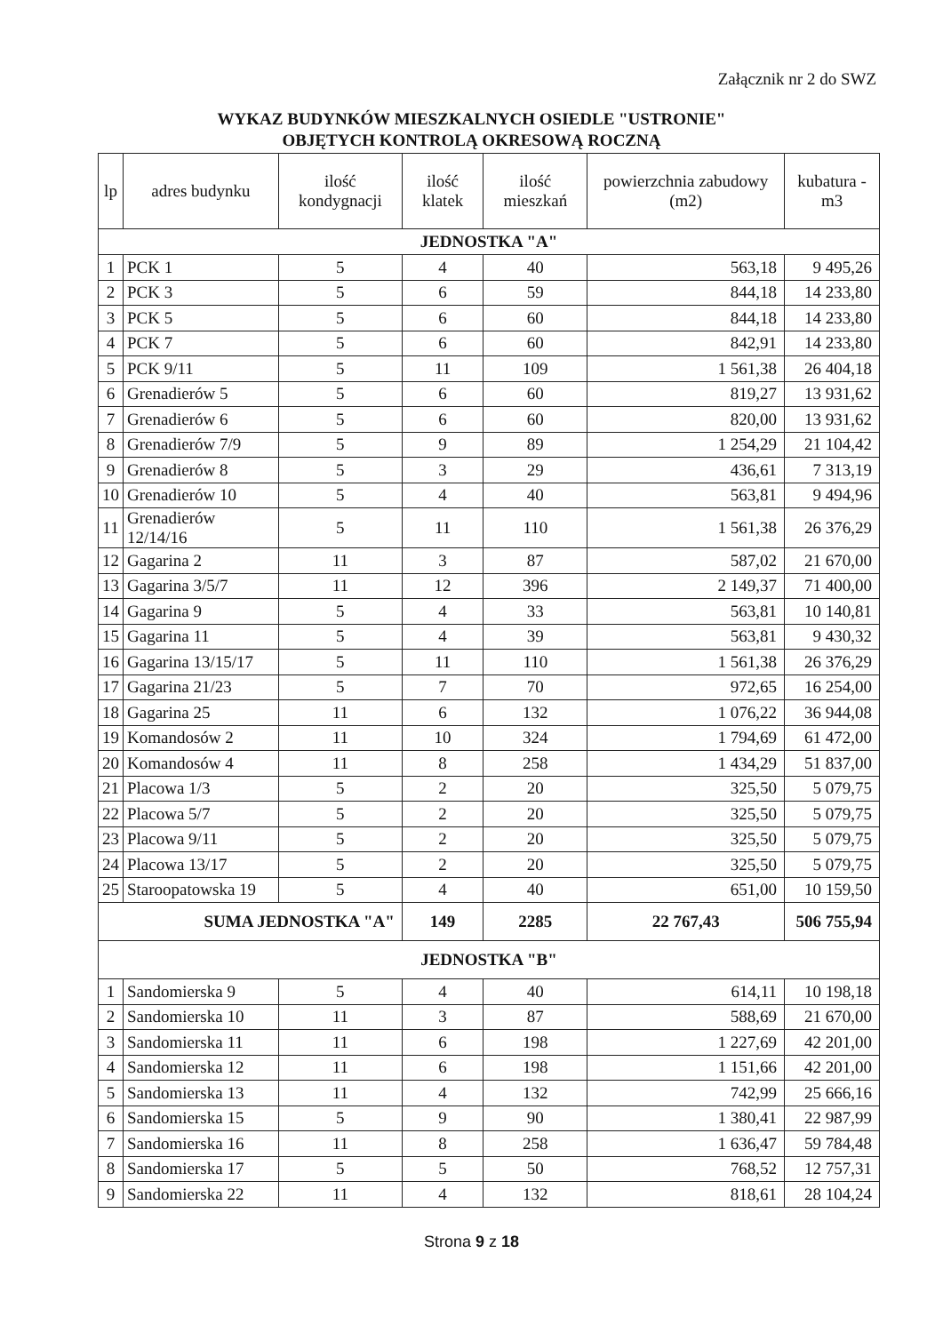Załącznik nr 2 do SWZ
WYKAZ BUDYNKÓW MIESZKALNYCH OSIEDLE "USTRONIE"
OBJĘTYCH KONTROLĄ OKRESOWĄ ROCZNĄ
| lp | adres budynku | ilość kondygnacji | ilość klatek | ilość mieszkań | powierzchnia zabudowy (m2) | kubatura -m3 |
| --- | --- | --- | --- | --- | --- | --- |
| JEDNOSTKA "A" | | | | | | |
| 1 | PCK 1 | 5 | 4 | 40 | 563,18 | 9 495,26 |
| 2 | PCK 3 | 5 | 6 | 59 | 844,18 | 14 233,80 |
| 3 | PCK 5 | 5 | 6 | 60 | 844,18 | 14 233,80 |
| 4 | PCK 7 | 5 | 6 | 60 | 842,91 | 14 233,80 |
| 5 | PCK 9/11 | 5 | 11 | 109 | 1 561,38 | 26 404,18 |
| 6 | Grenadierów 5 | 5 | 6 | 60 | 819,27 | 13 931,62 |
| 7 | Grenadierów 6 | 5 | 6 | 60 | 820,00 | 13 931,62 |
| 8 | Grenadierów 7/9 | 5 | 9 | 89 | 1 254,29 | 21 104,42 |
| 9 | Grenadierów 8 | 5 | 3 | 29 | 436,61 | 7 313,19 |
| 10 | Grenadierów 10 | 5 | 4 | 40 | 563,81 | 9 494,96 |
| 11 | Grenadierów 12/14/16 | 5 | 11 | 110 | 1 561,38 | 26 376,29 |
| 12 | Gagarina 2 | 11 | 3 | 87 | 587,02 | 21 670,00 |
| 13 | Gagarina 3/5/7 | 11 | 12 | 396 | 2 149,37 | 71 400,00 |
| 14 | Gagarina 9 | 5 | 4 | 33 | 563,81 | 10 140,81 |
| 15 | Gagarina 11 | 5 | 4 | 39 | 563,81 | 9 430,32 |
| 16 | Gagarina 13/15/17 | 5 | 11 | 110 | 1 561,38 | 26 376,29 |
| 17 | Gagarina 21/23 | 5 | 7 | 70 | 972,65 | 16 254,00 |
| 18 | Gagarina 25 | 11 | 6 | 132 | 1 076,22 | 36 944,08 |
| 19 | Komandosów 2 | 11 | 10 | 324 | 1 794,69 | 61 472,00 |
| 20 | Komandosów 4 | 11 | 8 | 258 | 1 434,29 | 51 837,00 |
| 21 | Placowa 1/3 | 5 | 2 | 20 | 325,50 | 5 079,75 |
| 22 | Placowa 5/7 | 5 | 2 | 20 | 325,50 | 5 079,75 |
| 23 | Placowa 9/11 | 5 | 2 | 20 | 325,50 | 5 079,75 |
| 24 | Placowa 13/17 | 5 | 2 | 20 | 325,50 | 5 079,75 |
| 25 | Staroopatowska 19 | 5 | 4 | 40 | 651,00 | 10 159,50 |
| SUMA JEDNOSTKA "A" | | | 149 | 2285 | 22 767,43 | 506 755,94 |
| JEDNOSTKA "B" | | | | | | |
| 1 | Sandomierska 9 | 5 | 4 | 40 | 614,11 | 10 198,18 |
| 2 | Sandomierska 10 | 11 | 3 | 87 | 588,69 | 21 670,00 |
| 3 | Sandomierska 11 | 11 | 6 | 198 | 1 227,69 | 42 201,00 |
| 4 | Sandomierska 12 | 11 | 6 | 198 | 1 151,66 | 42 201,00 |
| 5 | Sandomierska 13 | 11 | 4 | 132 | 742,99 | 25 666,16 |
| 6 | Sandomierska 15 | 5 | 9 | 90 | 1 380,41 | 22 987,99 |
| 7 | Sandomierska 16 | 11 | 8 | 258 | 1 636,47 | 59 784,48 |
| 8 | Sandomierska 17 | 5 | 5 | 50 | 768,52 | 12 757,31 |
| 9 | Sandomierska 22 | 11 | 4 | 132 | 818,61 | 28 104,24 |
Strona 9 z 18